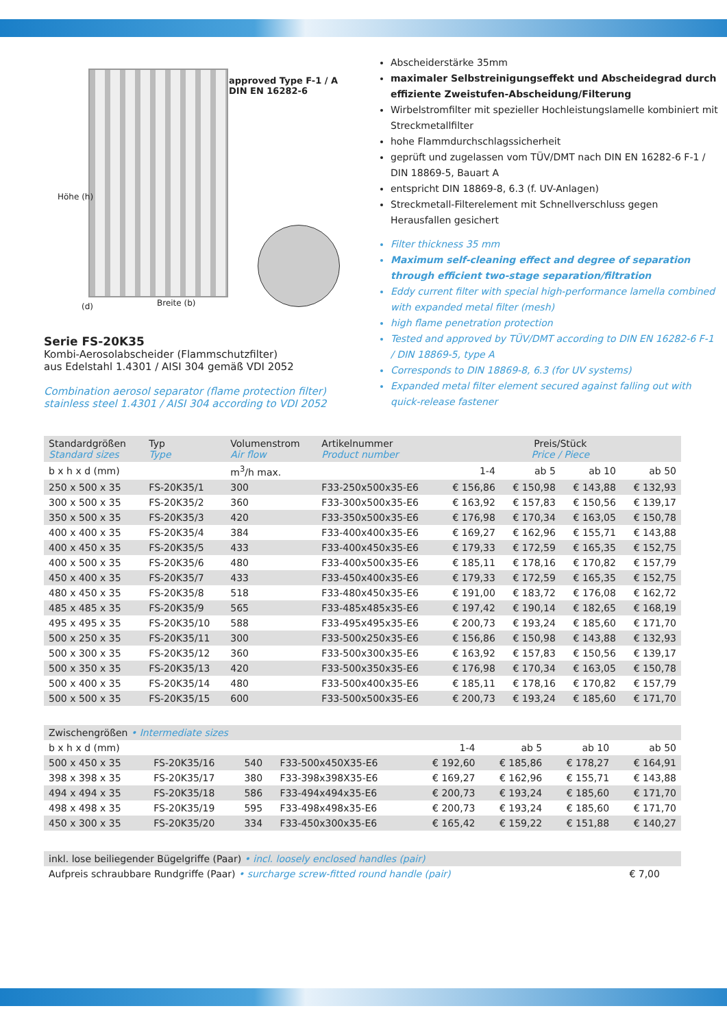approved Type F-1 / A DIN EN 16282-6
Höhe (h)
(d) Breite (b)
Serie FS-20K35
Kombi-Aerosolabscheider (Flammschutzfilter)
aus Edelstahl 1.4301 / AISI 304 gemäß VDI 2052
Combination aerosol separator (flame protection filter)
stainless steel 1.4301 / AISI 304 according to VDI 2052
Abscheiderstärke 35mm
maximaler Selbstreinigungseffekt und Abscheidegrad durch effiziente Zweistufen-Abscheidung/Filterung
Wirbelstromfilter mit spezieller Hochleistungslamelle kombiniert mit Streckmetallfilter
hohe Flammdurchschlagssicherheit
geprüft und zugelassen vom TÜV/DMT nach DIN EN 16282-6 F-1 / DIN 18869-5, Bauart A
entspricht DIN 18869-8, 6.3 (f. UV-Anlagen)
Streckmetall-Filterelement mit Schnellverschluss gegen Herausfallen gesichert
Filter thickness 35 mm
Maximum self-cleaning effect and degree of separation through efficient two-stage separation/filtration
Eddy current filter with special high-performance lamella combined with expanded metal filter (mesh)
high flame penetration protection
Tested and approved by TÜV/DMT according to DIN EN 16282-6 F-1 / DIN 18869-5, type A
Corresponds to DIN 18869-8, 6.3 (for UV systems)
Expanded metal filter element secured against falling out with quick-release fastener
| Standardgrößen Standard sizes | Typ Type | Volumenstrom Air flow | Artikelnummer Product number | Preis/Stück Price / Piece | | | |
| --- | --- | --- | --- | --- | --- | --- | --- |
| b x h x d (mm) | | m<sup>3</sup>/h max. | | 1-4 | ab 5 | ab 10 | ab 50 |
| 250 x 500 x 35 | FS-20K35/1 | 300 | F33-250x500x35-E6 | € 156,86 | € 150,98 | € 143,88 | € 132,93 |
| 300 x 500 x 35 | FS-20K35/2 | 360 | F33-300x500x35-E6 | € 163,92 | € 157,83 | € 150,56 | € 139,17 |
| 350 x 500 x 35 | FS-20K35/3 | 420 | F33-350x500x35-E6 | € 176,98 | € 170,34 | € 163,05 | € 150,78 |
| 400 x 400 x 35 | FS-20K35/4 | 384 | F33-400x400x35-E6 | € 169,27 | € 162,96 | € 155,71 | € 143,88 |
| 400 x 450 x 35 | FS-20K35/5 | 433 | F33-400x450x35-E6 | € 179,33 | € 172,59 | € 165,35 | € 152,75 |
| 400 x 500 x 35 | FS-20K35/6 | 480 | F33-400x500x35-E6 | € 185,11 | € 178,16 | € 170,82 | € 157,79 |
| 450 x 400 x 35 | FS-20K35/7 | 433 | F33-450x400x35-E6 | € 179,33 | € 172,59 | € 165,35 | € 152,75 |
| 480 x 450 x 35 | FS-20K35/8 | 518 | F33-480x450x35-E6 | € 191,00 | € 183,72 | € 176,08 | € 162,72 |
| 485 x 485 x 35 | FS-20K35/9 | 565 | F33-485x485x35-E6 | € 197,42 | € 190,14 | € 182,65 | € 168,19 |
| 495 x 495 x 35 | FS-20K35/10 | 588 | F33-495x495x35-E6 | € 200,73 | € 193,24 | € 185,60 | € 171,70 |
| 500 x 250 x 35 | FS-20K35/11 | 300 | F33-500x250x35-E6 | € 156,86 | € 150,98 | € 143,88 | € 132,93 |
| 500 x 300 x 35 | FS-20K35/12 | 360 | F33-500x300x35-E6 | € 163,92 | € 157,83 | € 150,56 | € 139,17 |
| 500 x 350 x 35 | FS-20K35/13 | 420 | F33-500x350x35-E6 | € 176,98 | € 170,34 | € 163,05 | € 150,78 |
| 500 x 400 x 35 | FS-20K35/14 | 480 | F33-500x400x35-E6 | € 185,11 | € 178,16 | € 170,82 | € 157,79 |
| 500 x 500 x 35 | FS-20K35/15 | 600 | F33-500x500x35-E6 | € 200,73 | € 193,24 | € 185,60 | € 171,70 |
| Zwischengrößen • Intermediate sizes | | | | | | | |
| b x h x d (mm) | | | | 1-4 | ab 5 | ab 10 | ab 50 |
| 500 x 450 x 35 | FS-20K35/16 | 540 | F33-500x450X35-E6 | € 192,60 | € 185,86 | € 178,27 | € 164,91 |
| 398 x 398 x 35 | FS-20K35/17 | 380 | F33-398x398X35-E6 | € 169,27 | € 162,96 | € 155,71 | € 143,88 |
| 494 x 494 x 35 | FS-20K35/18 | 586 | F33-494x494x35-E6 | € 200,73 | € 193,24 | € 185,60 | € 171,70 |
| 498 x 498 x 35 | FS-20K35/19 | 595 | F33-498x498x35-E6 | € 200,73 | € 193,24 | € 185,60 | € 171,70 |
| 450 x 300 x 35 | FS-20K35/20 | 334 | F33-450x300x35-E6 | € 165,42 | € 159,22 | € 151,88 | € 140,27 |
| inkl. lose beiliegender Bügelgriffe (Paar) • incl. loosely enclosed handles (pair) | |
| Aufpreis schraubbare Rundgriffe (Paar) • surcharge screw-fitted round handle (pair) | € 7,00 |